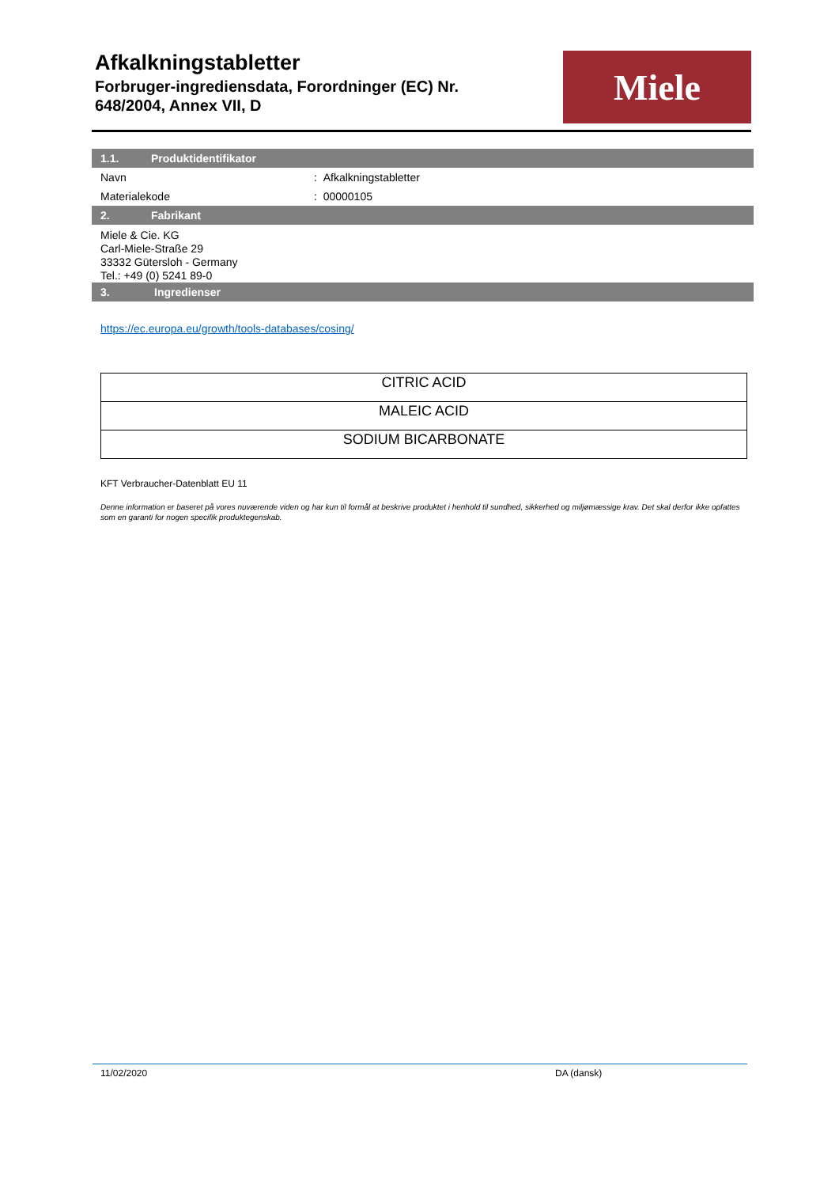Afkalkningstabletter
Forbruger-ingrediensdata, Forordninger (EC) Nr.
648/2004, Annex VII, D
Miele
1.1. Produktidentifikator
Navn : Afkalkningstabletter
Materialekode : 00000105
2. Fabrikant
Miele & Cie. KG
Carl-Miele-Straße 29
33332 Gütersloh - Germany
Tel.: +49 (0) 5241 89-0
3. Ingredienser
https://ec.europa.eu/growth/tools-databases/cosing/
| CITRIC ACID |
| MALEIC ACID |
| SODIUM BICARBONATE |
KFT Verbraucher-Datenblatt EU 11
Denne information er baseret på vores nuværende viden og har kun til formål at beskrive produktet i henhold til sundhed, sikkerhed og miljømæssige krav. Det skal derfor ikke opfattes som en garanti for nogen specifik produktegenskab.
11/02/2020 DA (dansk)